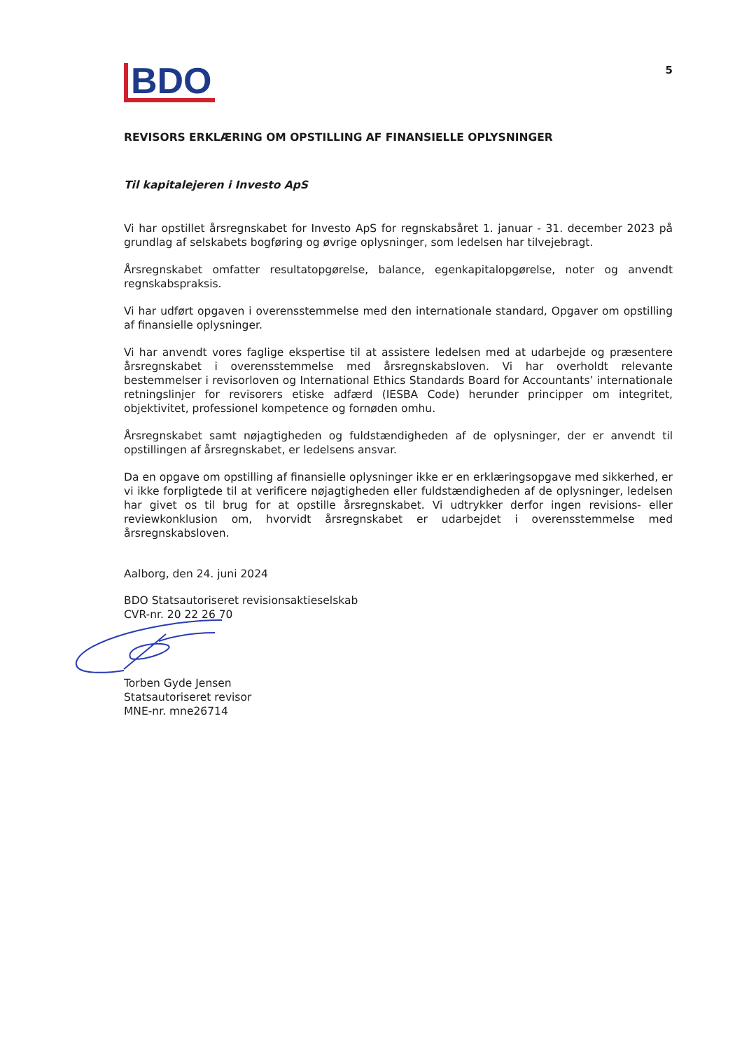BDO
5
REVISORS ERKLÆRING OM OPSTILLING AF FINANSIELLE OPLYSNINGER
Til kapitalejeren i Investo ApS
Vi har opstillet årsregnskabet for Investo ApS for regnskabsåret 1. januar - 31. december 2023 på grundlag af selskabets bogføring og øvrige oplysninger, som ledelsen har tilvejebragt.
Årsregnskabet omfatter resultatopgørelse, balance, egenkapitalopgørelse, noter og anvendt regnskabspraksis.
Vi har udført opgaven i overensstemmelse med den internationale standard, Opgaver om opstilling af finansielle oplysninger.
Vi har anvendt vores faglige ekspertise til at assistere ledelsen med at udarbejde og præsentere årsregnskabet i overensstemmelse med årsregnskabsloven. Vi har overholdt relevante bestemmelser i revisorloven og International Ethics Standards Board for Accountants’ internationale retningslinjer for revisorers etiske adfærd (IESBA Code) herunder principper om integritet, objektivitet, professionel kompetence og fornøden omhu.
Årsregnskabet samt nøjagtigheden og fuldstændigheden af de oplysninger, der er anvendt til opstillingen af årsregnskabet, er ledelsens ansvar.
Da en opgave om opstilling af finansielle oplysninger ikke er en erklæringsopgave med sikkerhed, er vi ikke forpligtede til at verificere nøjagtigheden eller fuldstændigheden af de oplysninger, ledelsen har givet os til brug for at opstille årsregnskabet. Vi udtrykker derfor ingen revisions- eller reviewkonklusion om, hvorvidt årsregnskabet er udarbejdet i overensstemmelse med årsregnskabsloven.
Aalborg, den 24. juni 2024
BDO Statsautoriseret revisionsaktieselskab
CVR-nr. 20 22 26 70
Torben Gyde Jensen
Statsautoriseret revisor
MNE-nr. mne26714